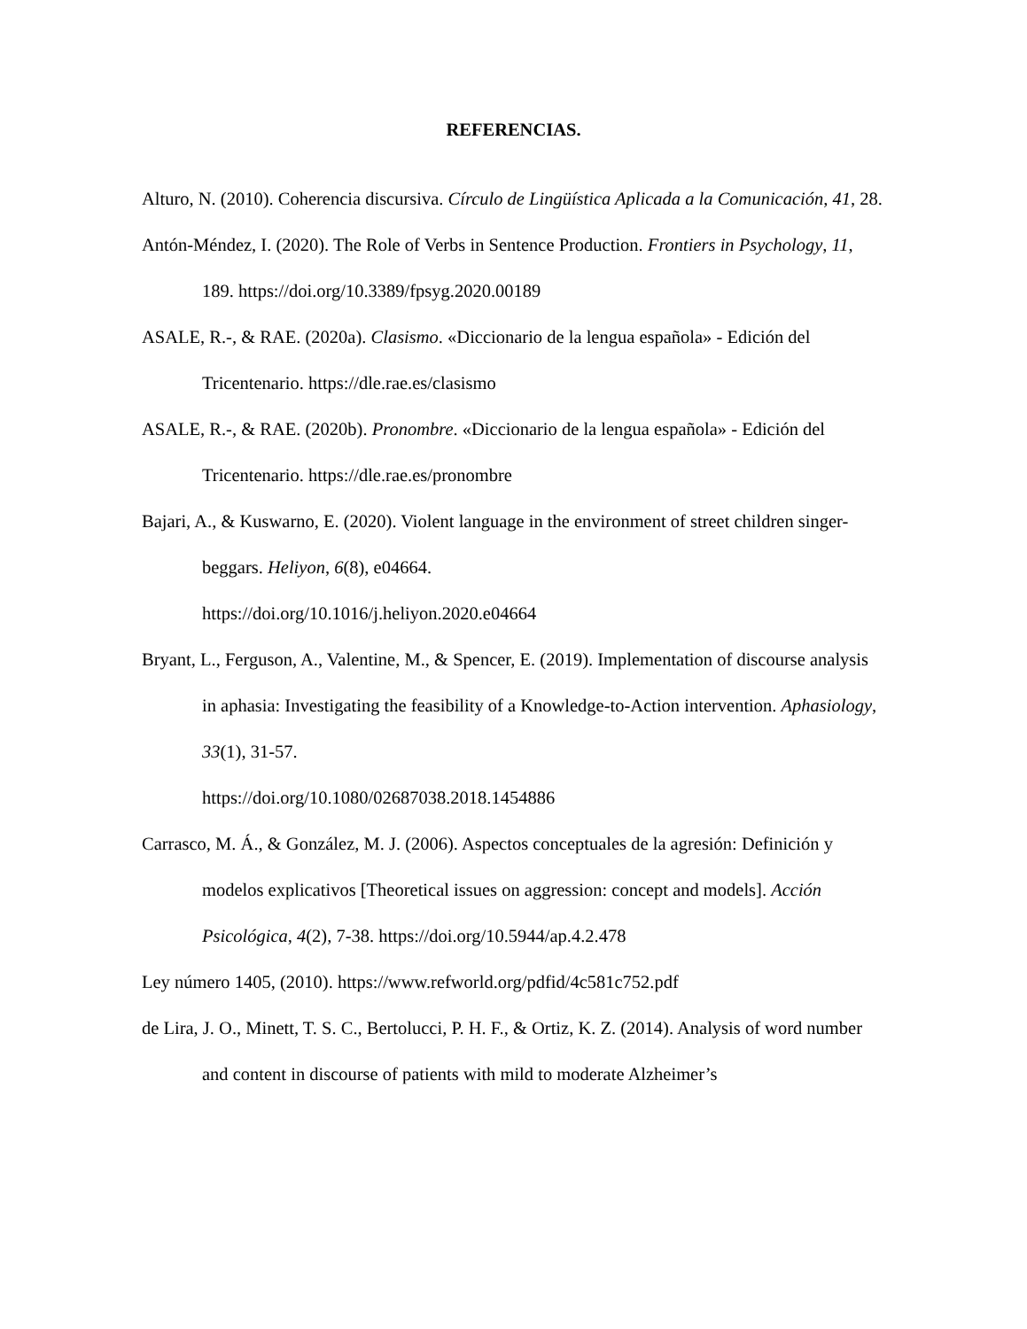REFERENCIAS.
Alturo, N. (2010). Coherencia discursiva. Círculo de Lingüística Aplicada a la Comunicación, 41, 28.
Antón-Méndez, I. (2020). The Role of Verbs in Sentence Production. Frontiers in Psychology, 11, 189. https://doi.org/10.3389/fpsyg.2020.00189
ASALE, R.-, & RAE. (2020a). Clasismo. «Diccionario de la lengua española» - Edición del Tricentenario. https://dle.rae.es/clasismo
ASALE, R.-, & RAE. (2020b). Pronombre. «Diccionario de la lengua española» - Edición del Tricentenario. https://dle.rae.es/pronombre
Bajari, A., & Kuswarno, E. (2020). Violent language in the environment of street children singer-beggars. Heliyon, 6(8), e04664.
https://doi.org/10.1016/j.heliyon.2020.e04664
Bryant, L., Ferguson, A., Valentine, M., & Spencer, E. (2019). Implementation of discourse analysis in aphasia: Investigating the feasibility of a Knowledge-to-Action intervention. Aphasiology, 33(1), 31-57.
https://doi.org/10.1080/02687038.2018.1454886
Carrasco, M. Á., & González, M. J. (2006). Aspectos conceptuales de la agresión: Definición y modelos explicativos [Theoretical issues on aggression: concept and models]. Acción Psicológica, 4(2), 7-38. https://doi.org/10.5944/ap.4.2.478
Ley número 1405, (2010). https://www.refworld.org/pdfid/4c581c752.pdf
de Lira, J. O., Minett, T. S. C., Bertolucci, P. H. F., & Ortiz, K. Z. (2014). Analysis of word number and content in discourse of patients with mild to moderate Alzheimer’s